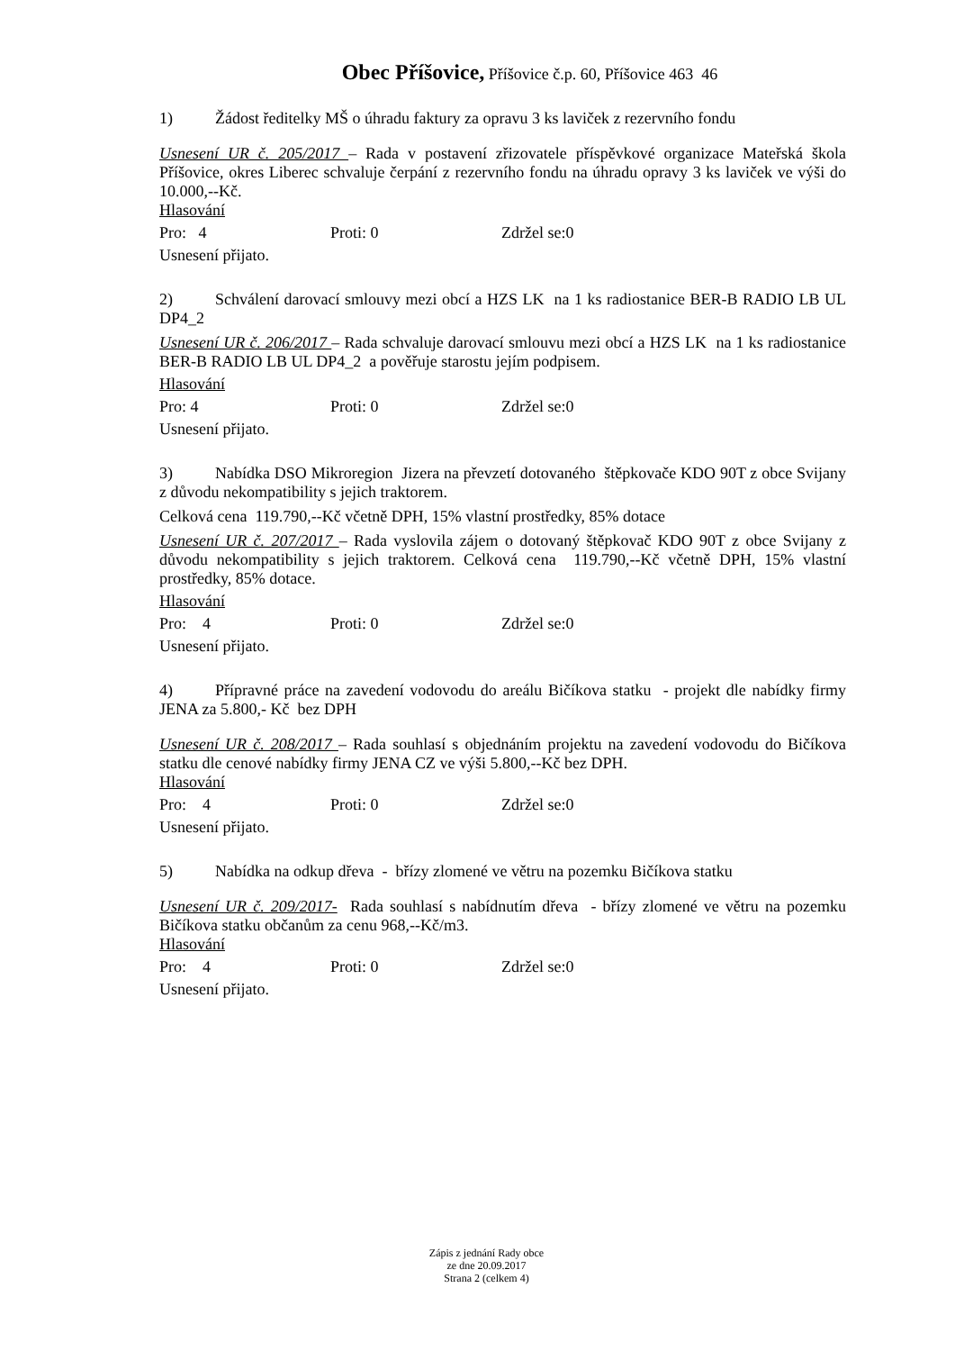Obec Příšovice, Příšovice č.p. 60, Příšovice 463 46
1) Žádost ředitelky MŠ o úhradu faktury za opravu 3 ks laviček z rezervního fondu
Usnesení UR č. 205/2017 – Rada v postavení zřizovatele příspěvkové organizace Mateřská škola Příšovice, okres Liberec schvaluje čerpání z rezervního fondu na úhradu opravy 3 ks laviček ve výši do 10.000,--Kč.
Hlasování
Pro: 4 Proti: 0 Zdržel se:0
Usnesení přijato.
2) Schválení darovací smlouvy mezi obcí a HZS LK na 1 ks radiostanice BER-B RADIO LB UL DP4_2
Usnesení UR č. 206/2017 – Rada schvaluje darovací smlouvu mezi obcí a HZS LK na 1 ks radiostanice BER-B RADIO LB UL DP4_2 a pověřuje starostu jejím podpisem.
Hlasování
Pro: 4 Proti: 0 Zdržel se:0
Usnesení přijato.
3) Nabídka DSO Mikroregion Jizera na převzetí dotovaného štěpkovače KDO 90T z obce Svijany z důvodu nekompatibility s jejich traktorem.
Celková cena 119.790,--Kč včetně DPH, 15% vlastní prostředky, 85% dotace
Usnesení UR č. 207/2017 – Rada vyslovila zájem o dotovaný štěpkovač KDO 90T z obce Svijany z důvodu nekompatibility s jejich traktorem. Celková cena 119.790,--Kč včetně DPH, 15% vlastní prostředky, 85% dotace.
Hlasování
Pro: 4 Proti: 0 Zdržel se:0
Usnesení přijato.
4) Přípravné práce na zavedení vodovodu do areálu Bičíkova statku - projekt dle nabídky firmy JENA za 5.800,- Kč bez DPH
Usnesení UR č. 208/2017 – Rada souhlasí s objednáním projektu na zavedení vodovodu do Bičíkova statku dle cenové nabídky firmy JENA CZ ve výši 5.800,--Kč bez DPH.
Hlasování
Pro: 4 Proti: 0 Zdržel se:0
Usnesení přijato.
5) Nabídka na odkup dřeva - břízy zlomené ve větru na pozemku Bičíkova statku
Usnesení UR č. 209/2017- Rada souhlasí s nabídnutím dřeva - břízy zlomené ve větru na pozemku Bičíkova statku občanům za cenu 968,--Kč/m3.
Hlasování
Pro: 4 Proti: 0 Zdržel se:0
Usnesení přijato.
Zápis z jednání Rady obce
ze dne 20.09.2017
Strana 2 (celkem 4)